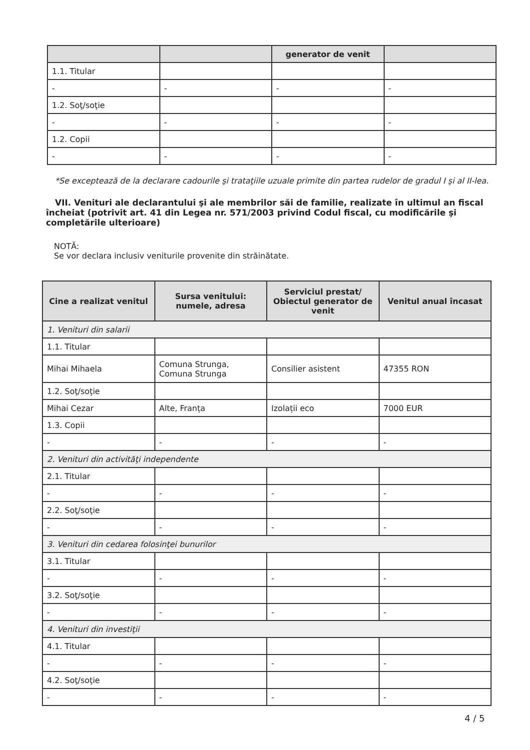| | | generator de venit | |
| 1.1. Titular | | | |
| - | - | - | - |
| 1.2. Soţ/soţie | | | |
| - | - | - | - |
| 1.2. Copii | | | |
| - | - | - | - |
*Se exceptează de la declarare cadourile şi trataţiile uzuale primite din partea rudelor de gradul I şi al II-lea.
VII. Venituri ale declarantului şi ale membrilor săi de familie, realizate în ultimul an fiscal încheiat (potrivit art. 41 din Legea nr. 571/2003 privind Codul fiscal, cu modificările şi completările ulterioare)
NOTĂ:
Se vor declara inclusiv veniturile provenite din străinătate.
| Cine a realizat venitul | Sursa venitului: numele, adresa | Serviciul prestat/ Obiectul generator de venit | Venitul anual încasat |
| --- | --- | --- | --- |
| 1. Venituri din salarii | | | |
| 1.1. Titular | | | |
| Mihai Mihaela | Comuna Strunga, Comuna Strunga | Consilier asistent | 47355 RON |
| 1.2. Soţ/soţie | | | |
| Mihai Cezar | Alte, Franța | Izolații eco | 7000 EUR |
| 1.3. Copii | | | |
| - | - | - | - |
| 2. Venituri din activităţi independente | | | |
| 2.1. Titular | | | |
| - | - | - | - |
| 2.2. Soţ/soţie | | | |
| - | - | - | - |
| 3. Venituri din cedarea folosinţei bunurilor | | | |
| 3.1. Titular | | | |
| - | - | - | - |
| 3.2. Soţ/soţie | | | |
| - | - | - | - |
| 4. Venituri din investiţii | | | |
| 4.1. Titular | | | |
| - | - | - | - |
| 4.2. Soţ/soţie | | | |
| - | - | - | - |
4 / 5